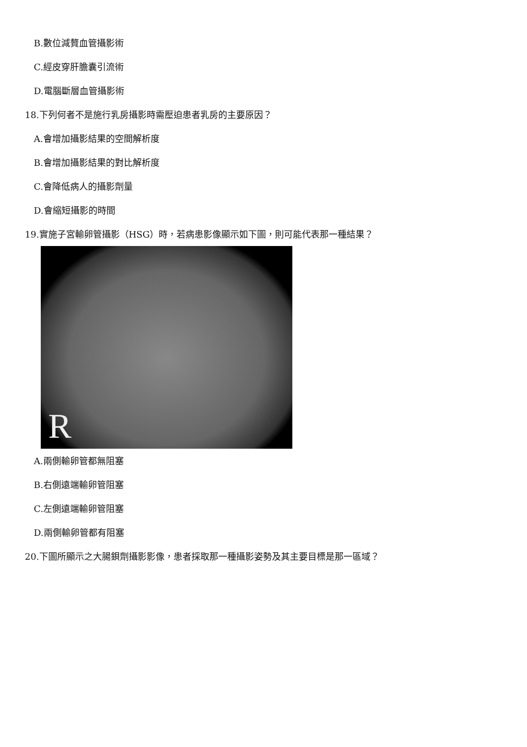B.數位減贅血管攝影術
C.經皮穿肝膽囊引流術
D.電腦斷層血管攝影術
18.下列何者不是施行乳房攝影時需壓迫患者乳房的主要原因？
A.會增加攝影結果的空間解析度
B.會增加攝影結果的對比解析度
C.會降低病人的攝影劑量
D.會縮短攝影的時間
19.實施子宮輸卵管攝影（HSG）時，若病患影像顯示如下圖，則可能代表那一種結果？
R
A.兩側輸卵管都無阻塞
B.右側遠端輸卵管阻塞
C.左側遠端輸卵管阻塞
D.兩側輸卵管都有阻塞
20.下圖所顯示之大腸鋇劑攝影影像，患者採取那一種攝影姿勢及其主要目標是那一區域？